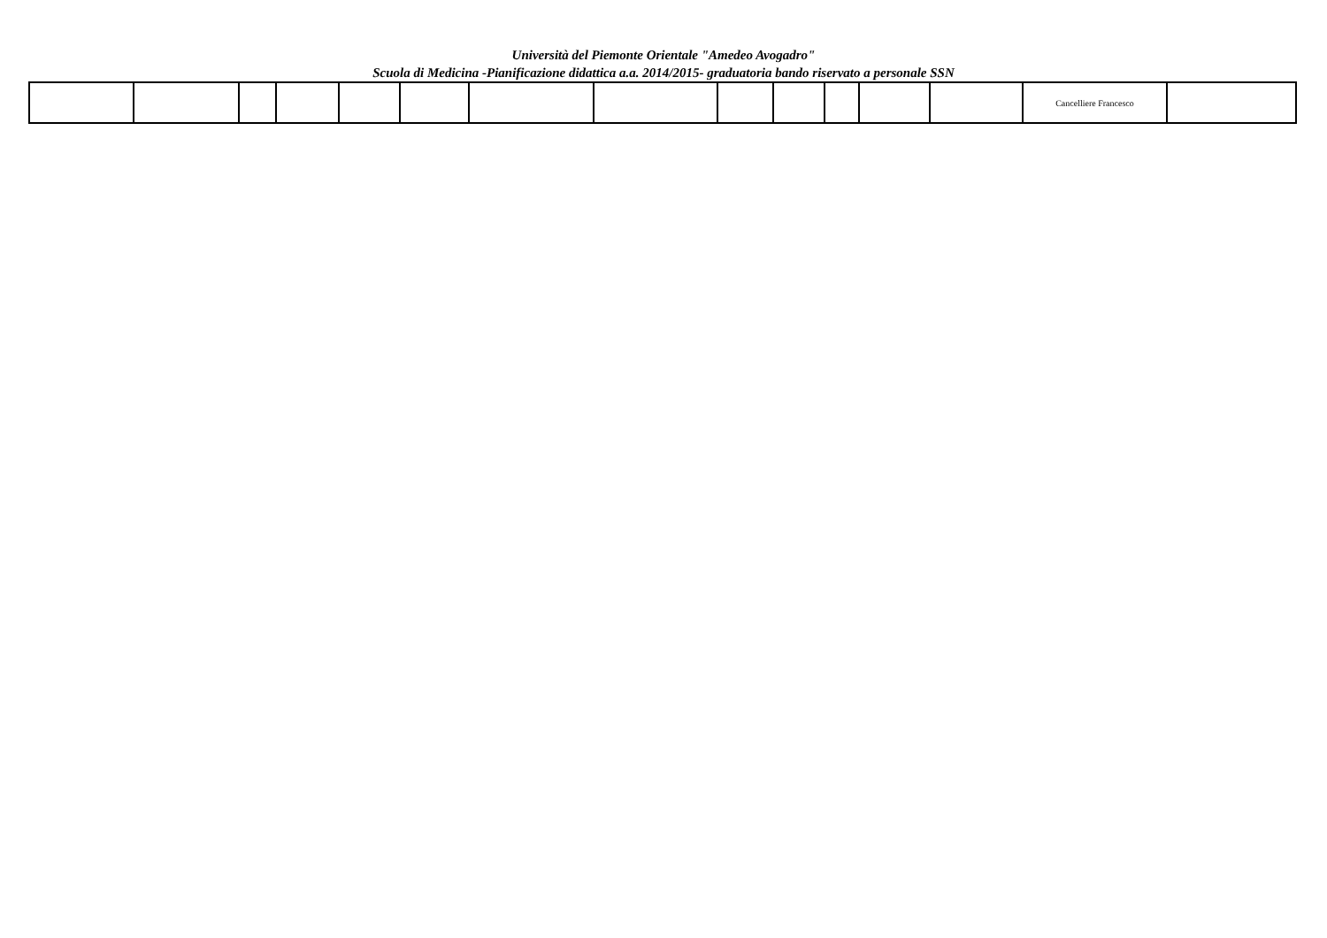Università del Piemonte Orientale "Amedeo Avogadro"
Scuola di Medicina -Pianificazione didattica a.a. 2014/2015- graduatoria bando riservato a personale SSN
| | | | | | | | | | | | | | Cancelliere Francesco | |